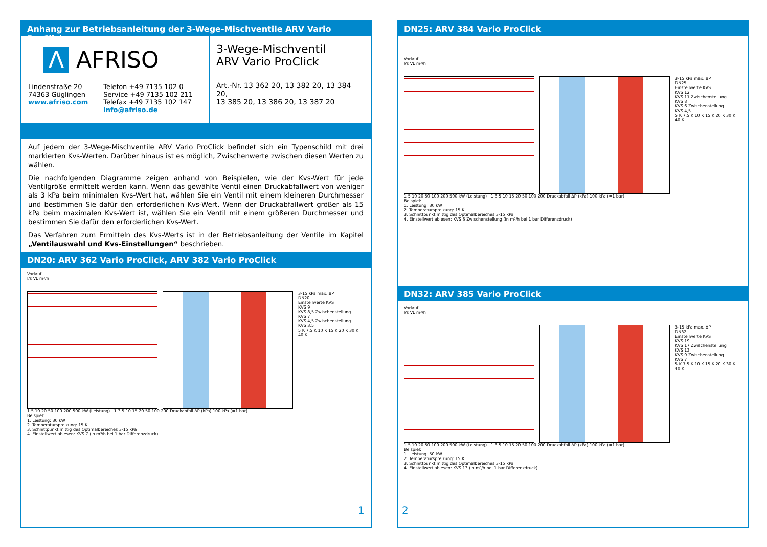Anhang zur Betriebsanleitung der 3-Wege-Mischventile ARV Vario ProClick
Λ AFRISO
Lindenstraße 20
74363 Güglingen
www.afriso.com
Telefon +49 7135 102 0
Service +49 7135 102 211
Telefax +49 7135 102 147
info@afriso.de
3-Wege-Mischventil
ARV Vario ProClick
Art.-Nr. 13 362 20, 13 382 20, 13 384 20,
13 385 20, 13 386 20, 13 387 20
Auf jedem der 3-Wege-Mischventile ARV Vario ProClick befindet sich ein Typenschild mit drei markierten Kvs-Werten. Darüber hinaus ist es möglich, Zwischenwerte zwischen diesen Werten zu wählen.
Die nachfolgenden Diagramme zeigen anhand von Beispielen, wie der Kvs-Wert für jede Ventilgröße ermittelt werden kann. Wenn das gewählte Ventil einen Druckabfallwert von weniger als 3 kPa beim minimalen Kvs-Wert hat, wählen Sie ein Ventil mit einem kleineren Durchmesser und bestimmen Sie dafür den erforderlichen Kvs-Wert. Wenn der Druckabfallwert größer als 15 kPa beim maximalen Kvs-Wert ist, wählen Sie ein Ventil mit einem größeren Durchmesser und bestimmen Sie dafür den erforderlichen Kvs-Wert.
Das Verfahren zum Ermitteln des Kvs-Werts ist in der Betriebsanleitung der Ventile im Kapitel „Ventilauswahl und Kvs-Einstellungen“ beschrieben.
DN20: ARV 362 Vario ProClick, ARV 382 Vario ProClick
Vorlauf
l/s VL m³/h
3-15 kPa max. ΔP
DN20
Einstellwerte KVS
KVS 9
KVS 8,5 Zwischenstellung
KVS 7
KVS 4,5 Zwischenstellung
KVS 3,5
5 K 7,5 K 10 K 15 K 20 K 30 K 40 K
1 5 10 20 50 100 200 500 kW (Leistung) 1 3 5 10 15 20 50 100 200 Druckabfall ΔP (kPa) 100 kPa (=1 bar)
Beispiel:
1. Leistung: 30 kW
2. Temperaturspreizung: 15 K
3. Schnittpunkt mittig des Optimalbereiches 3-15 kPa
4. Einstellwert ablesen: KVS 7 (in m³/h bei 1 bar Differenzdruck)
DN25: ARV 384 Vario ProClick
Vorlauf
l/s VL m³/h
3-15 kPa max. ΔP
DN25
Einstellwerte KVS
KVS 12
KVS 11 Zwischenstellung
KVS 8
KVS 6 Zwischenstellung
KVS 4,5
5 K 7,5 K 10 K 15 K 20 K 30 K 40 K
1 5 10 20 50 100 200 500 kW (Leistung) 1 3 5 10 15 20 50 100 200 Druckabfall ΔP (kPa) 100 kPa (=1 bar)
Beispiel:
1. Leistung: 30 kW
2. Temperaturspreizung: 15 K
3. Schnittpunkt mittig des Optimalbereiches 3-15 kPa
4. Einstellwert ablesen: KVS 6 Zwischenstellung (in m³/h bei 1 bar Differenzdruck)
DN32: ARV 385 Vario ProClick
Vorlauf
l/s VL m³/h
3-15 kPa max. ΔP
DN32
Einstellwerte KVS
KVS 19
KVS 17 Zwischenstellung
KVS 13
KVS 9 Zwischenstellung
KVS 7
5 K 7,5 K 10 K 15 K 20 K 30 K 40 K
1 5 10 20 50 100 200 500 kW (Leistung) 1 3 5 10 15 20 50 100 200 Druckabfall ΔP (kPa) 100 kPa (=1 bar)
Beispiel:
1. Leistung: 50 kW
2. Temperaturspreizung: 15 K
3. Schnittpunkt mittig des Optimalbereiches 3-15 kPa
4. Einstellwert ablesen: KVS 13 (in m³/h bei 1 bar Differenzdruck)
1 2